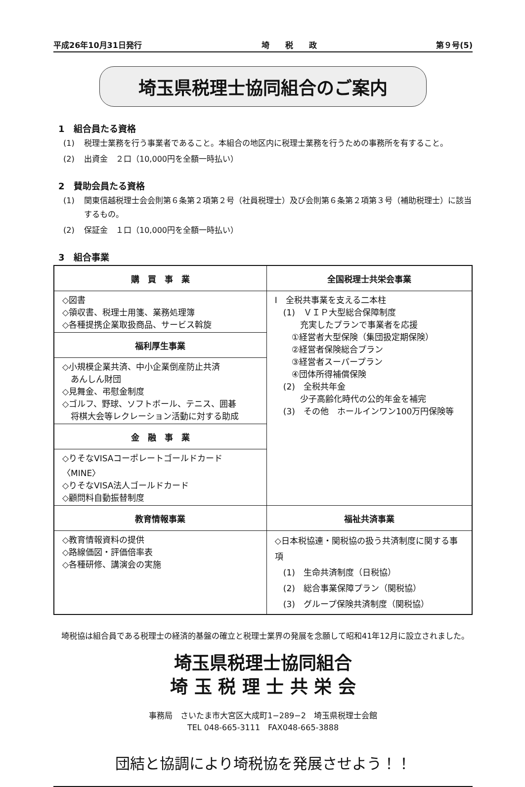平成26年10月31日発行 埼　　税　　政 第９号(5)
埼玉県税理士協同組合のご案内
1　組合員たる資格
(1) 税理士業務を行う事業者であること。本組合の地区内に税理士業務を行うための事務所を有すること。
(2) 出資金　２口（10,000円を全額一時払い）
2　賛助会員たる資格
(1) 関東信越税理士会会則第６条第２項第２号（社員税理士）及び会則第６条第２項第３号（補助税理士）に該当するもの。
(2) 保証金　１口（10,000円を全額一時払い）
3　組合事業
| 購 買 事 業 | 全国税理士共栄会事業 |
| --- | --- |
| ◇図書 ◇領収書、税理士用箋、業務処理簿 ◇各種提携企業取扱商品、サービス斡旋 | Ⅰ 全税共事業を支える二本柱 (1) ＶＩＰ大型総合保障制度 充実したプランで事業者を応援 ①経営者大型保険（集団扱定期保険） ②経営者保険総合プラン ③経営者スーパープラン ④団体所得補償保険 (2) 全税共年金 少子高齢化時代の公的年金を補完 (3) その他 ホールインワン100万円保険等 |
| 福利厚生事業 | |
| ◇小規模企業共済、中小企業倒産防止共済 あんしん財団 ◇見舞金、弔慰金制度 ◇ゴルフ、野球、ソフトボール、テニス、囲碁 将棋大会等レクレーション活動に対する助成 | |
| 金 融 事 業 | |
| ◇りそなVISAコーポレートゴールドカード〈MINE〉 ◇りそなVISA法人ゴールドカード ◇顧問料自動振替制度 | |
| 教育情報事業 | 福祉共済事業 |
| ◇教育情報資料の提供 ◇路線価図・評価倍率表 ◇各種研修、講演会の実施 | ◇日本税協連・関税協の扱う共済制度に関する事項 (1) 生命共済制度（日税協） (2) 総合事業保障プラン（関税協） (3) グループ保険共済制度（関税協） |
　埼税協は組合員である税理士の経済的基盤の確立と税理士業界の発展を念願して昭和41年12月に設立されました。
埼玉県税理士協同組合
埼 玉 税 理 士 共 栄 会
事務局　さいたま市大宮区大成町1−289−2　埼玉県税理士会館
TEL 048-665-3111　FAX048-665-3888
団結と協調により埼税協を発展させよう！！